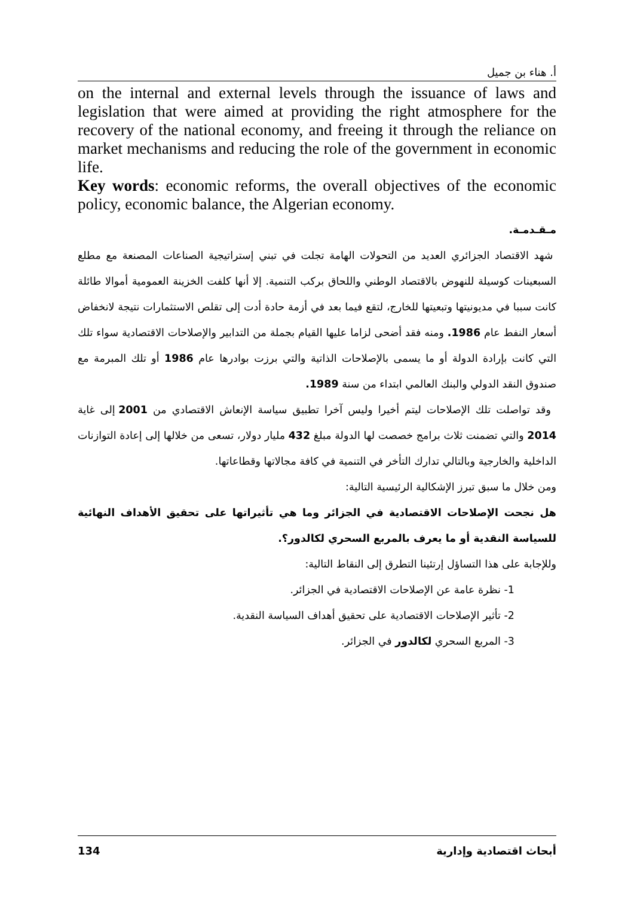أ. هناء بن جميل
on the internal and external levels through the issuance of laws and legislation that were aimed at providing the right atmosphere for the recovery of the national economy, and freeing it through the reliance on market mechanisms and reducing the role of the government in economic life.
Key words: economic reforms, the overall objectives of the economic policy, economic balance, the Algerian economy.
مـقـدمـة.
شهد الاقتصاد الجزائري العديد من التحولات الهامة تجلت في تبني إستراتيجية الصناعات المصنعة مع مطلع السبعينات كوسيلة للنهوض بالاقتصاد الوطني واللحاق بركب التنمية. إلا أنها كلفت الخزينة العمومية أموالا طائلة كانت سببا في مديونيتها وتبعيتها للخارج، لتقع فيما بعد في أزمة حادة أدت إلى تقلص الاستثمارات نتيجة لانخفاض أسعار النفط عام 1986. ومنه فقد أضحى لزاما عليها القيام بجملة من التدابير والإصلاحات الاقتصادية سواء تلك التي كانت بإرادة الدولة أو ما يسمى بالإصلاحات الذاتية والتي برزت بوادرها عام 1986 أو تلك المبرمة مع صندوق النقد الدولي والبنك العالمي ابتداء من سنة 1989.
وقد تواصلت تلك الإصلاحات ليتم أخيرا وليس آخرا تطبيق سياسة الإنعاش الاقتصادي من 2001 إلى غاية 2014 والتي تضمنت ثلاث برامج خصصت لها الدولة مبلغ 432 مليار دولار، تسعى من خلالها إلى إعادة التوازنات الداخلية والخارجية وبالتالي تدارك التأخر في التنمية في كافة مجالاتها وقطاعاتها.
ومن خلال ما سبق تبرز الإشكالية الرئيسية التالية:
هل نجحت الإصلاحات الاقتصادية في الجزائر وما هي تأثيراتها على تحقيق الأهداف النهائية للسياسة النقدية أو ما يعرف بالمربع السحري لكالدور؟.
وللإجابة على هذا التساؤل إرتئينا التطرق إلى النقاط التالية:
1- نظرة عامة عن الإصلاحات الاقتصادية في الجزائر.
2- تأثير الإصلاحات الاقتصادية على تحقيق أهداف السياسة النقدية.
3- المربع السحري لكالدور في الجزائر.
134 أبحاث اقتصادية وإدارية